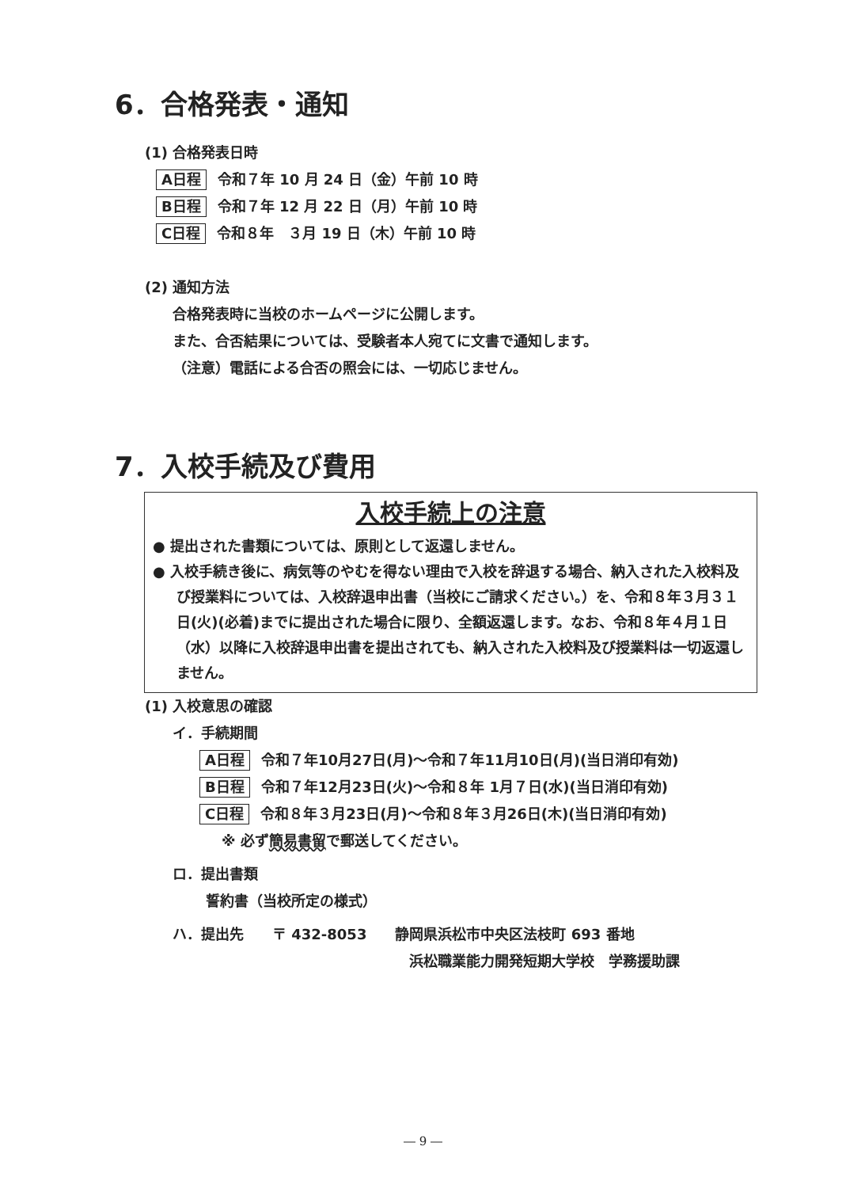6．合格発表・通知
(1) 合格発表日時
A日程 令和７年 10 月 24 日（金）午前 10 時
B日程 令和７年 12 月 22 日（月）午前 10 時
C日程 令和８年　３月 19 日（木）午前 10 時
(2) 通知方法
合格発表時に当校のホームページに公開します。
また、合否結果については、受験者本人宛てに文書で通知します。
（注意）電話による合否の照会には、一切応じません。
7．入校手続及び費用
入校手続上の注意
● 提出された書類については、原則として返還しません。
● 入校手続き後に、病気等のやむを得ない理由で入校を辞退する場合、納入された入校料及び授業料については、入校辞退申出書（当校にご請求ください。）を、令和８年３月３１日(火)(必着)までに提出された場合に限り、全額返還します。なお、令和８年４月１日（水）以降に入校辞退申出書を提出されても、納入された入校料及び授業料は一切返還しません。
(1) 入校意思の確認
イ．手続期間
A日程 令和７年10月27日(月)～令和７年11月10日(月)(当日消印有効)
B日程 令和７年12月23日(火)～令和８年 1月７日(水)(当日消印有効)
C日程 令和８年３月23日(月)～令和８年３月26日(木)(当日消印有効)
※ 必ず簡易書留で郵送してください。
ロ．提出書類
誓約書（当校所定の様式）
ハ．提出先　　〒 432-8053　　静岡県浜松市中央区法枝町 693 番地
浜松職業能力開発短期大学校　学務援助課
― 9 ―